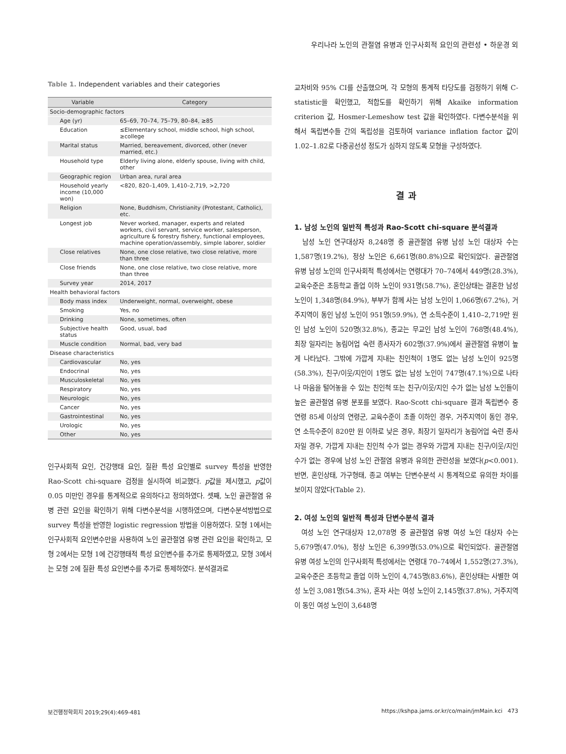우리나라 노인의 관절염 유병과 인구사회적 요인의 관련성 • 하운경 외
Table 1. Independent variables and their categories
| Variable | Category |
| --- | --- |
| Socio-demographic factors | |
| Age (yr) | 65–69, 70–74, 75–79, 80–84, ≥85 |
| Education | ≤Elementary school, middle school, high school, ≥college |
| Marital status | Married, bereavement, divorced, other (never married, etc.) |
| Household type | Elderly living alone, elderly spouse, living with child, other |
| Geographic region | Urban area, rural area |
| Household yearly income (10,000 won) | <820, 820–1,409, 1,410–2,719, >2,720 |
| Religion | None, Buddhism, Christianity (Protestant, Catholic), etc. |
| Longest job | Never worked, manager, experts and related workers, civil servant, service worker, salesperson, agriculture & forestry fishery, functional employees, machine operation/assembly, simple laborer, soldier |
| Close relatives | None, one close relative, two close relative, more than three |
| Close friends | None, one close relative, two close relative, more than three |
| Survey year | 2014, 2017 |
| Health behavioral factors | |
| Body mass index | Underweight, normal, overweight, obese |
| Smoking | Yes, no |
| Drinking | None, sometimes, often |
| Subjective health status | Good, usual, bad |
| Muscle condition | Normal, bad, very bad |
| Disease characteristics | |
| Cardiovascular | No, yes |
| Endocrinal | No, yes |
| Musculoskeletal | No, yes |
| Respiratory | No, yes |
| Neurologic | No, yes |
| Cancer | No, yes |
| Gastrointestinal | No, yes |
| Urologic | No, yes |
| Other | No, yes |
인구사회적 요인, 건강행태 요인, 질환 특성 요인별로 survey 특성을 반영한 Rao-Scott chi-square 검정을 실시하여 비교했다. p값을 제시했고, p값이 0.05 미만인 경우를 통계적으로 유의하다고 정의하였다. 셋째, 노인 골관절염 유병 관련 요인을 확인하기 위해 다변수분석을 시행하였으며, 다변수분석방법으로 survey 특성을 반영한 logistic regression 방법을 이용하였다. 모형 1에서는 인구사회적 요인변수만을 사용하여 노인 골관절염 유병 관련 요인을 확인하고, 모형 2에서는 모형 1에 건강행태적 특성 요인변수를 추가로 통제하였고, 모형 3에서는 모형 2에 질환 특성 요인변수를 추가로 통제하였다. 분석결과로
교차비와 95% CI를 산출했으며, 각 모형의 통계적 타당도를 검정하기 위해 C-statistic을 확인했고, 적합도를 확인하기 위해 Akaike information criterion 값, Hosmer-Lemeshow test 값을 확인하였다. 다변수분석을 위해서 독립변수들 간의 독립성을 검토하여 variance inflation factor 값이 1.02–1.82로 다중공선성 정도가 심하지 않도록 모형을 구성하였다.
결 과
1. 남성 노인의 일반적 특성과 Rao-Scott chi-square 분석결과
남성 노인 연구대상자 8,248명 중 골관절염 유병 남성 노인 대상자 수는 1,587명(19.2%), 정상 노인은 6,661명(80.8%)으로 확인되었다. 골관절염 유병 남성 노인의 인구사회적 특성에서는 연령대가 70–74에서 449명(28.3%), 교육수준은 초등학교 졸업 이하 노인이 931명(58.7%), 혼인상태는 결혼한 남성 노인이 1,348명(84.9%), 부부가 함께 사는 남성 노인이 1,066명(67.2%), 거주지역이 동인 남성 노인이 951명(59.9%), 연 소득수준이 1,410–2,719만 원인 남성 노인이 520명(32.8%), 종교는 무교인 남성 노인이 768명(48.4%), 최장 일자리는 농림어업 숙련 종사자가 602명(37.9%)에서 골관절염 유병이 높게 나타났다. 그밖에 가깝게 지내는 친인척이 1명도 없는 남성 노인이 925명(58.3%), 친구/이웃/지인이 1명도 없는 남성 노인이 747명(47.1%)으로 나타나 마음을 털어놓을 수 있는 친인척 또는 친구/이웃/지인 수가 없는 남성 노인들이 높은 골관절염 유병 분포를 보였다. Rao-Scott chi-square 결과 독립변수 중 연령 85세 이상의 연령군, 교육수준이 초졸 이하인 경우, 거주지역이 동인 경우, 연 소득수준이 820만 원 이하로 낮은 경우, 최장기 일자리가 농림어업 숙련 종사자일 경우, 가깝게 지내는 친인척 수가 없는 경우와 가깝게 지내는 친구/이웃/지인 수가 없는 경우에 남성 노인 관절염 유병과 유의한 관련성을 보였다(p<0.001). 반면, 혼인상태, 가구형태, 종교 여부는 단변수분석 시 통계적으로 유의한 차이를 보이지 않았다(Table 2).
2. 여성 노인의 일반적 특성과 단변수분석 결과
여성 노인 연구대상자 12,078명 중 골관절염 유병 여성 노인 대상자 수는 5,679명(47.0%), 정상 노인은 6,399명(53.0%)으로 확인되었다. 골관절염 유병 여성 노인의 인구사회적 특성에서는 연령대 70–74에서 1,552명(27.3%), 교육수준은 초등학교 졸업 이하 노인이 4,745명(83.6%), 혼인상태는 사별한 여성 노인 3,081명(54.3%), 혼자 사는 여성 노인이 2,145명(37.8%), 거주지역이 동인 여성 노인이 3,648명
보건행정학회지 2019;29(4):469-481 https://kshpa.jams.or.kr/co/main/jmMain.kci 473